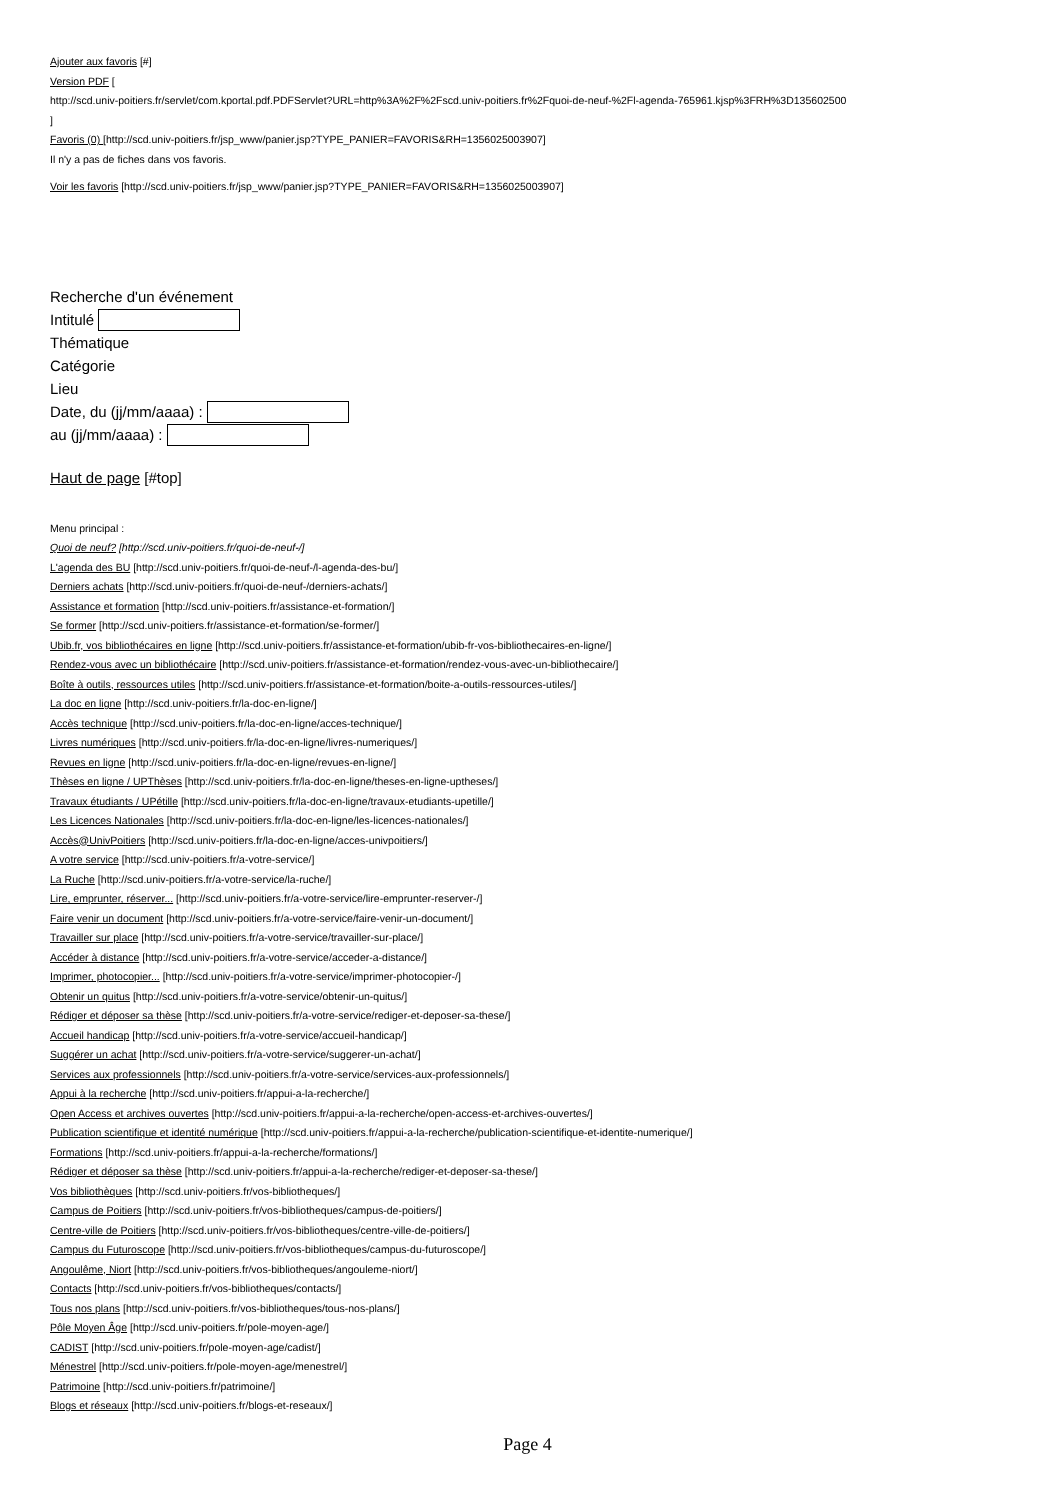Ajouter aux favoris [#]
Version PDF [
http://scd.univ-poitiers.fr/servlet/com.kportal.pdf.PDFServlet?URL=http%3A%2F%2Fscd.univ-poitiers.fr%2Fquoi-de-neuf-%2Fl-agenda-765961.kjsp%3FRH%3D135602500
]
Favoris (0) [http://scd.univ-poitiers.fr/jsp_www/panier.jsp?TYPE_PANIER=FAVORIS&RH=1356025003907]
Il n'y a pas de fiches dans vos favoris.
Voir les favoris [http://scd.univ-poitiers.fr/jsp_www/panier.jsp?TYPE_PANIER=FAVORIS&RH=1356025003907]
Recherche d'un événement
Intitulé
Thématique
Catégorie
Lieu
Date, du (jj/mm/aaaa) :
au (jj/mm/aaaa) :
Haut de page [#top]
Menu principal :
Quoi de neuf? [http://scd.univ-poitiers.fr/quoi-de-neuf-/]
L'agenda des BU [http://scd.univ-poitiers.fr/quoi-de-neuf-/l-agenda-des-bu/]
Derniers achats [http://scd.univ-poitiers.fr/quoi-de-neuf-/derniers-achats/]
Assistance et formation [http://scd.univ-poitiers.fr/assistance-et-formation/]
Se former [http://scd.univ-poitiers.fr/assistance-et-formation/se-former/]
Ubib.fr, vos bibliothécaires en ligne [http://scd.univ-poitiers.fr/assistance-et-formation/ubib-fr-vos-bibliothecaires-en-ligne/]
Rendez-vous avec un bibliothécaire [http://scd.univ-poitiers.fr/assistance-et-formation/rendez-vous-avec-un-bibliothecaire/]
Boîte à outils, ressources utiles [http://scd.univ-poitiers.fr/assistance-et-formation/boite-a-outils-ressources-utiles/]
La doc en ligne [http://scd.univ-poitiers.fr/la-doc-en-ligne/]
Accès technique [http://scd.univ-poitiers.fr/la-doc-en-ligne/acces-technique/]
Livres numériques [http://scd.univ-poitiers.fr/la-doc-en-ligne/livres-numeriques/]
Revues en ligne [http://scd.univ-poitiers.fr/la-doc-en-ligne/revues-en-ligne/]
Thèses en ligne / UPThèses [http://scd.univ-poitiers.fr/la-doc-en-ligne/theses-en-ligne-uptheses/]
Travaux étudiants / UPétille [http://scd.univ-poitiers.fr/la-doc-en-ligne/travaux-etudiants-upetille/]
Les Licences Nationales [http://scd.univ-poitiers.fr/la-doc-en-ligne/les-licences-nationales/]
Accès@UnivPoitiers [http://scd.univ-poitiers.fr/la-doc-en-ligne/acces-univpoitiers/]
A votre service [http://scd.univ-poitiers.fr/a-votre-service/]
La Ruche [http://scd.univ-poitiers.fr/a-votre-service/la-ruche/]
Lire, emprunter, réserver... [http://scd.univ-poitiers.fr/a-votre-service/lire-emprunter-reserver-/]
Faire venir un document [http://scd.univ-poitiers.fr/a-votre-service/faire-venir-un-document/]
Travailler sur place [http://scd.univ-poitiers.fr/a-votre-service/travailler-sur-place/]
Accéder à distance [http://scd.univ-poitiers.fr/a-votre-service/acceder-a-distance/]
Imprimer, photocopier... [http://scd.univ-poitiers.fr/a-votre-service/imprimer-photocopier-/]
Obtenir un quitus [http://scd.univ-poitiers.fr/a-votre-service/obtenir-un-quitus/]
Rédiger et déposer sa thèse [http://scd.univ-poitiers.fr/a-votre-service/rediger-et-deposer-sa-these/]
Accueil handicap [http://scd.univ-poitiers.fr/a-votre-service/accueil-handicap/]
Suggérer un achat [http://scd.univ-poitiers.fr/a-votre-service/suggerer-un-achat/]
Services aux professionnels [http://scd.univ-poitiers.fr/a-votre-service/services-aux-professionnels/]
Appui à la recherche [http://scd.univ-poitiers.fr/appui-a-la-recherche/]
Open Access et archives ouvertes [http://scd.univ-poitiers.fr/appui-a-la-recherche/open-access-et-archives-ouvertes/]
Publication scientifique et identité numérique [http://scd.univ-poitiers.fr/appui-a-la-recherche/publication-scientifique-et-identite-numerique/]
Formations [http://scd.univ-poitiers.fr/appui-a-la-recherche/formations/]
Rédiger et déposer sa thèse [http://scd.univ-poitiers.fr/appui-a-la-recherche/rediger-et-deposer-sa-these/]
Vos bibliothèques [http://scd.univ-poitiers.fr/vos-bibliotheques/]
Campus de Poitiers [http://scd.univ-poitiers.fr/vos-bibliotheques/campus-de-poitiers/]
Centre-ville de Poitiers [http://scd.univ-poitiers.fr/vos-bibliotheques/centre-ville-de-poitiers/]
Campus du Futuroscope [http://scd.univ-poitiers.fr/vos-bibliotheques/campus-du-futuroscope/]
Angoulême, Niort [http://scd.univ-poitiers.fr/vos-bibliotheques/angouleme-niort/]
Contacts [http://scd.univ-poitiers.fr/vos-bibliotheques/contacts/]
Tous nos plans [http://scd.univ-poitiers.fr/vos-bibliotheques/tous-nos-plans/]
Pôle Moyen Âge [http://scd.univ-poitiers.fr/pole-moyen-age/]
CADIST [http://scd.univ-poitiers.fr/pole-moyen-age/cadist/]
Ménestrel [http://scd.univ-poitiers.fr/pole-moyen-age/menestrel/]
Patrimoine [http://scd.univ-poitiers.fr/patrimoine/]
Blogs et réseaux [http://scd.univ-poitiers.fr/blogs-et-reseaux/]
Page 4